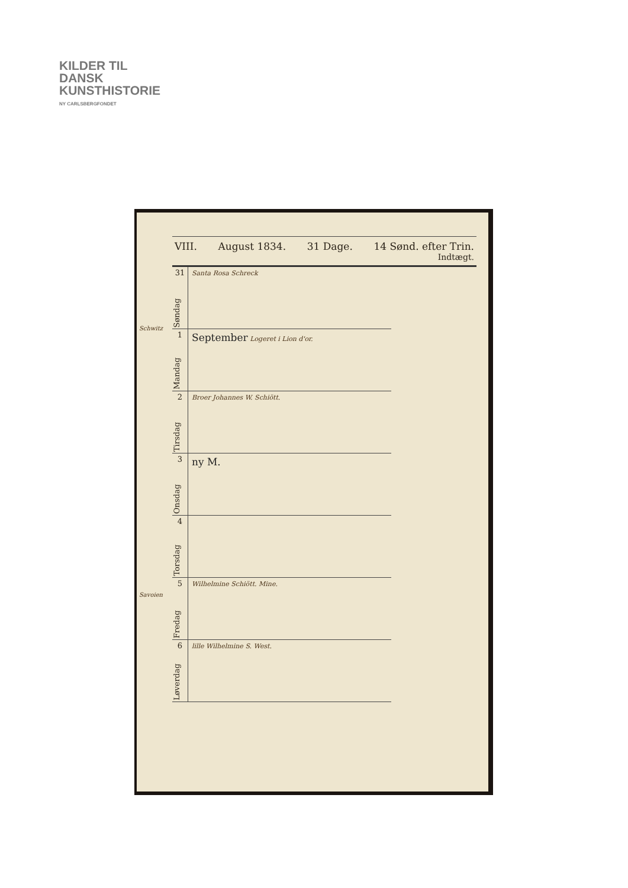KILDER TIL
DANSK
KUNSTHISTORIE
NY CARLSBERGFONDET
VIII. August 1834. 31 Dage. 14 Sønd. efter Trin. Indtægt.
Schwitz
31
Søndag
Santa Rosa Schreck
1
Mandag
September Logeret i Lion d'or.
2
Tirsdag
Broer Johannes W. Schiött.
3
Onsdag
ny M.
Savoien
4
Torsdag
5
Fredag
Wilhelmine Schiött. Mine.
6
Løverdag
lille Wilhelmine S. West.